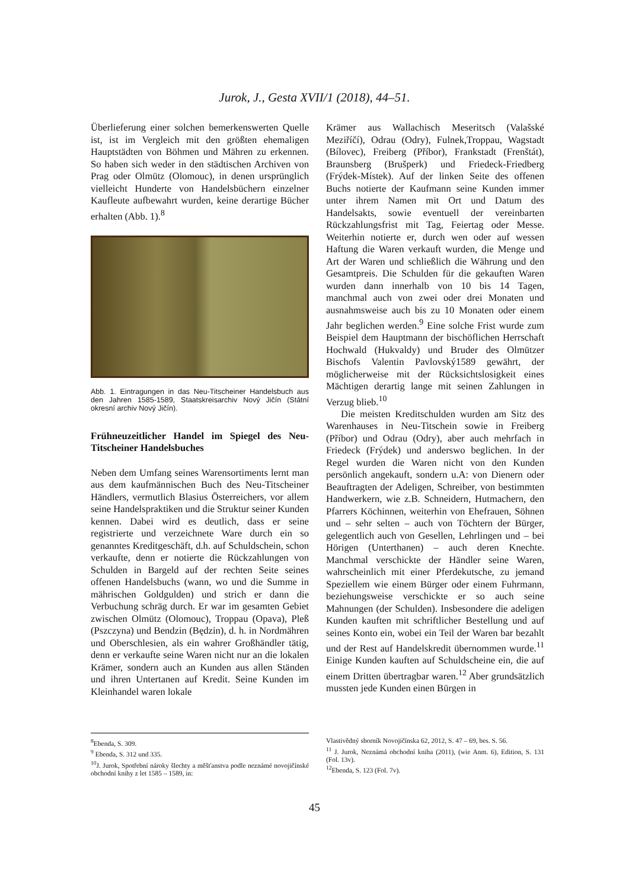Jurok, J., Gesta XVII/1 (2018), 44–51.
Überlieferung einer solchen bemerkenswerten Quelle ist, ist im Vergleich mit den größten ehemaligen Hauptstädten von Böhmen und Mähren zu erkennen. So haben sich weder in den städtischen Archiven von Prag oder Olmütz (Olomouc), in denen ursprünglich vielleicht Hunderte von Handelsbüchern einzelner Kaufleute aufbewahrt wurden, keine derartige Bücher erhalten (Abb. 1).<sup>8</sup>
Abb. 1. Eintragungen in das Neu-Titscheiner Handelsbuch aus den Jahren 1585-1589, Staatskreisarchiv Nový Jičín (Státní okresní archiv Nový Jičín).
Frühneuzeitlicher Handel im Spiegel des Neu-Titscheiner Handelsbuches
Neben dem Umfang seines Warensortiments lernt man aus dem kaufmännischen Buch des Neu-Titscheiner Händlers, vermutlich Blasius Österreichers, vor allem seine Handelspraktiken und die Struktur seiner Kunden kennen. Dabei wird es deutlich, dass er seine registrierte und verzeichnete Ware durch ein so genanntes Kreditgeschäft, d.h. auf Schuldschein, schon verkaufte, denn er notierte die Rückzahlungen von Schulden in Bargeld auf der rechten Seite seines offenen Handelsbuchs (wann, wo und die Summe in mährischen Goldgulden) und strich er dann die Verbuchung schräg durch. Er war im gesamten Gebiet zwischen Olmütz (Olomouc), Troppau (Opava), Pleß (Pszczyna) und Bendzin (Będzin), d. h. in Nordmähren und Oberschlesien, als ein wahrer Großhändler tätig, denn er verkaufte seine Waren nicht nur an die lokalen Krämer, sondern auch an Kunden aus allen Ständen und ihren Untertanen auf Kredit. Seine Kunden im Kleinhandel waren lokale
Krämer aus Wallachisch Meseritsch (Valašské Meziříčí), Odrau (Odry), Fulnek,Troppau, Wagstadt (Bílovec), Freiberg (Příbor), Frankstadt (Frenštát), Braunsberg (Brušperk) und Friedeck-Friedberg (Frýdek-Místek). Auf der linken Seite des offenen Buchs notierte der Kaufmann seine Kunden immer unter ihrem Namen mit Ort und Datum des Handelsakts, sowie eventuell der vereinbarten Rückzahlungsfrist mit Tag, Feiertag oder Messe. Weiterhin notierte er, durch wen oder auf wessen Haftung die Waren verkauft wurden, die Menge und Art der Waren und schließlich die Währung und den Gesamtpreis. Die Schulden für die gekauften Waren wurden dann innerhalb von 10 bis 14 Tagen, manchmal auch von zwei oder drei Monaten und ausnahmsweise auch bis zu 10 Monaten oder einem Jahr beglichen werden.<sup>9</sup> Eine solche Frist wurde zum Beispiel dem Hauptmann der bischöflichen Herrschaft Hochwald (Hukvaldy) und Bruder des Olmützer Bischofs Valentin Pavlovský1589 gewährt, der möglicherweise mit der Rücksichtslosigkeit eines Mächtigen derartig lange mit seinen Zahlungen in Verzug blieb.<sup>10</sup>
Die meisten Kreditschulden wurden am Sitz des Warenhauses in Neu-Titschein sowie in Freiberg (Příbor) und Odrau (Odry), aber auch mehrfach in Friedeck (Frýdek) und anderswo beglichen. In der Regel wurden die Waren nicht von den Kunden persönlich angekauft, sondern u.A: von Dienern oder Beauftragten der Adeligen, Schreiber, von bestimmten Handwerkern, wie z.B. Schneidern, Hutmachern, den Pfarrers Köchinnen, weiterhin von Ehefrauen, Söhnen und – sehr selten – auch von Töchtern der Bürger, gelegentlich auch von Gesellen, Lehrlingen und – bei Hörigen (Unterthanen) – auch deren Knechte. Manchmal verschickte der Händler seine Waren, wahrscheinlich mit einer Pferdekutsche, zu jemand Speziellem wie einem Bürger oder einem Fuhrmann, beziehungsweise verschickte er so auch seine Mahnungen (der Schulden). Insbesondere die adeligen Kunden kauften mit schriftlicher Bestellung und auf seines Konto ein, wobei ein Teil der Waren bar bezahlt und der Rest auf Handelskredit übernommen wurde.<sup>11</sup> Einige Kunden kauften auf Schuldscheine ein, die auf einem Dritten übertragbar waren.<sup>12</sup> Aber grundsätzlich mussten jede Kunden einen Bürgen in
<sup>8</sup> Ebenda, S. 309.
<sup>9</sup> Ebenda, S. 312 und 335.
<sup>10</sup> J. Jurok, Spotřební nároky šlechty a měšťanstva podle neznámé novojičínské obchodní knihy z let 1585 – 1589, in:
Vlastivědný sborník Novojičínska 62, 2012, S. 47 – 69, bes. S. 56.
<sup>11</sup> J. Jurok, Neznámá obchodní kniha (2011), (wie Anm. 6), Edition, S. 131 (Fol. 13v).
<sup>12</sup> Ebenda, S. 123 (Fol. 7v).
45